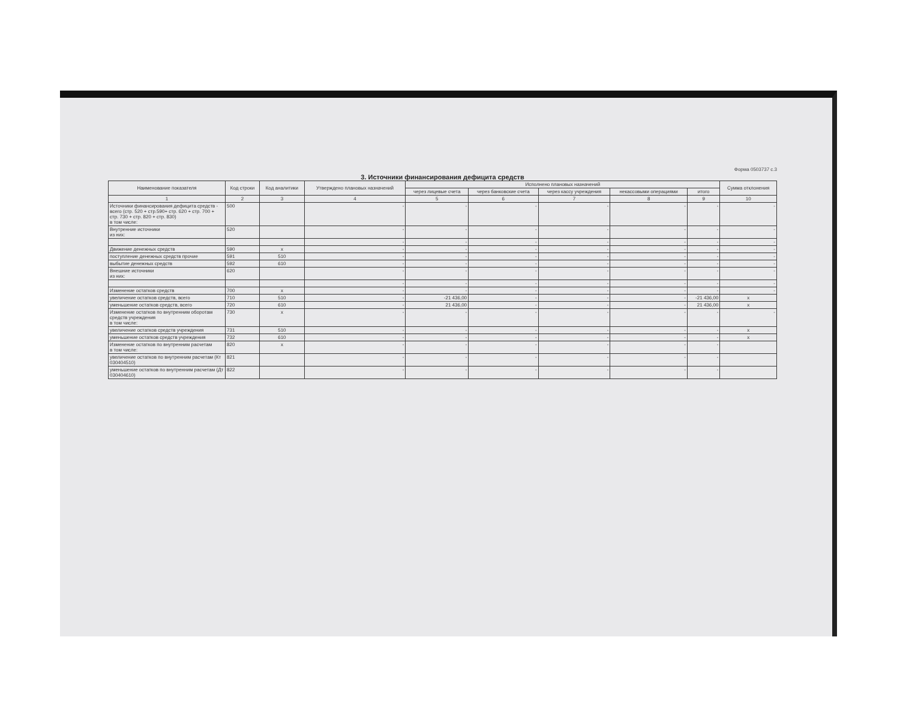Форма 0503737 с.3
3. Источники финансирования дефицита средств
| Наименование показателя | Код строки | Код аналитики | Утверждено плановых назначений | Исполнено плановых назначений | | | | | Сумма отклонения |
| --- | --- | --- | --- | --- | --- | --- | --- | --- | --- |
| | | | | через лицевые счета | через банковские счета | через кассу учреждения | некассовыми операциями | итого | |
| 1 | 2 | 3 | 4 | 5 | 6 | 7 | 8 | 9 | 10 |
| Источники финансирования дефицита средств - всего (стр. 520 + стр.590+ стр. 620 + стр. 700 + стр. 730 + стр. 820 + стр. 830) в том числе: | 500 | | - | - | - | - | - | - | - |
| Внутренние источники из них: | 520 | | - | - | - | - | - | - | - |
| | | | - | - | - | - | - | - | - |
| Движение денежных средств | 590 | х | - | - | - | - | - | - | - |
| поступление денежных средств прочие | 591 | 510 | - | - | - | - | - | - | - |
| выбытие денежных средств | 592 | 610 | - | - | - | - | - | - | - |
| Внешние источники из них: | 620 | | - | - | - | - | - | - | - |
| | | | - | - | - | - | - | - | - |
| Изменение остатков средств | 700 | х | - | - | - | - | - | - | - |
| увеличение остатков средств, всего | 710 | 510 | - | -21 436,00 | - | - | - | -21 436,00 | х |
| уменьшение остатков средств, всего | 720 | 610 | - | 21 436,00 | - | - | - | 21 436,00 | х |
| Изменение остатков по внутренним оборотам средств учреждения в том числе: | 730 | х | - | - | - | - | - | - | - |
| увеличение остатков средств учреждения | 731 | 510 | - | - | - | - | - | - | х |
| уменьшение остатков средств учреждения | 732 | 610 | - | - | - | - | - | - | х |
| Изменение остатков по внутренним расчетам в том числе: | 820 | х | - | - | - | - | - | - | |
| увеличение остатков по внутренним расчетам (Кт 030404510) | 821 | | - | - | - | - | - | - | |
| уменьшение остатков по внутренним расчетам (Дт 030404610) | 822 | | - | - | - | - | - | - | |